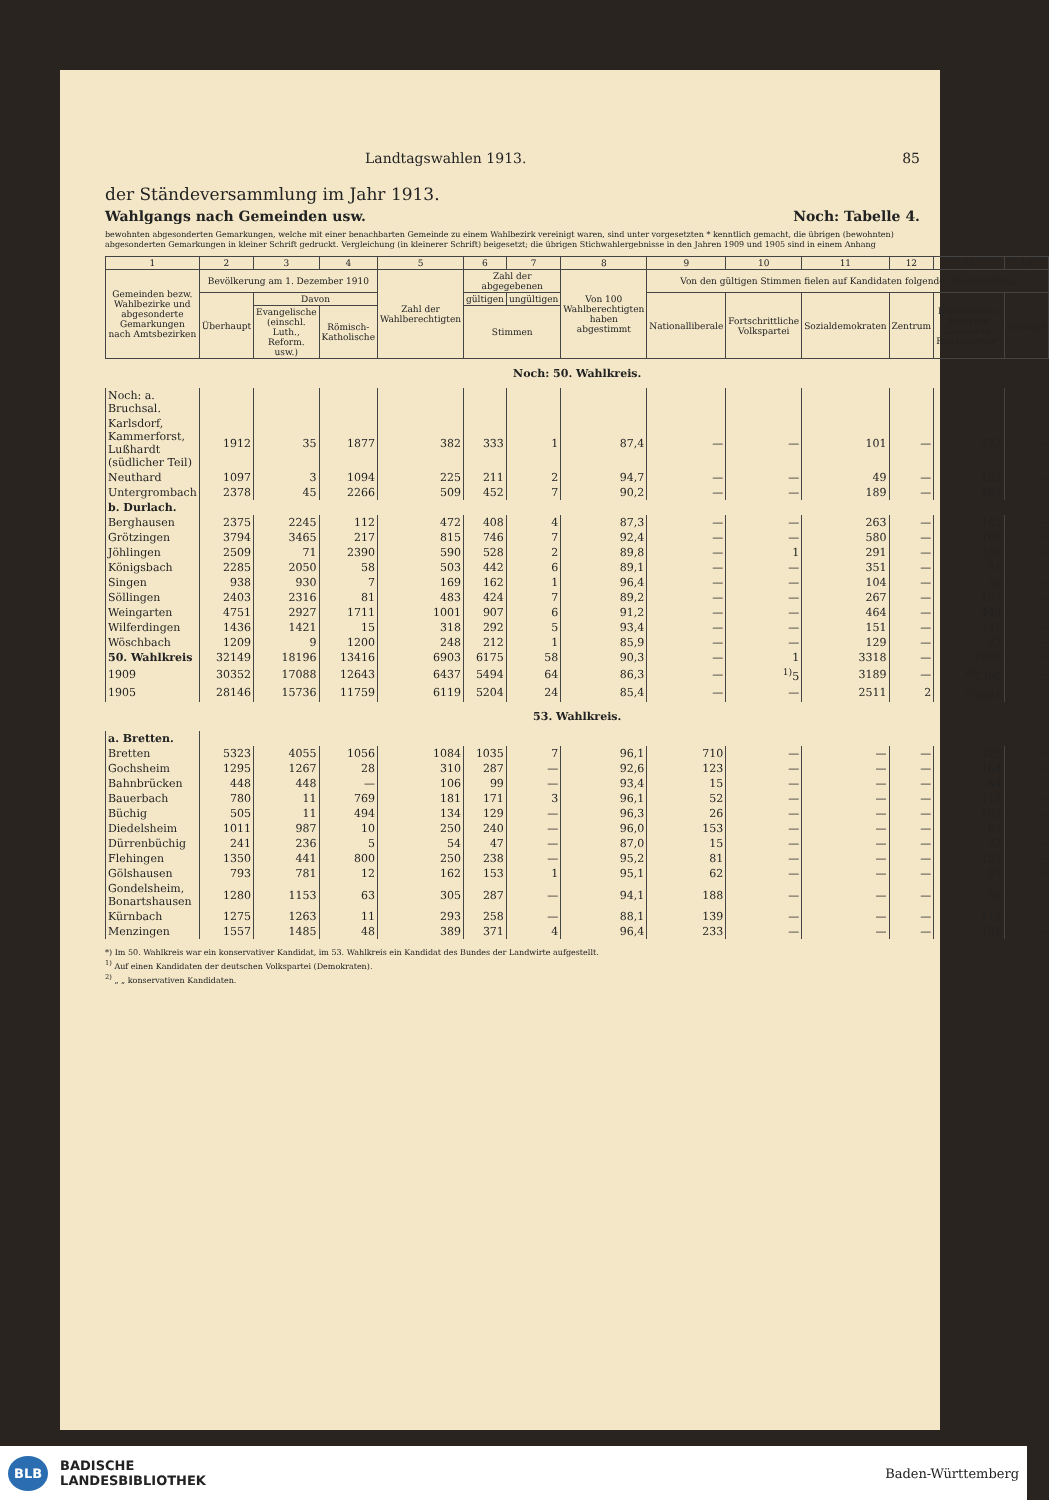Landtagswahlen 1913. 85
der Ständeversammlung im Jahr 1913.
Wahlgangs nach Gemeinden usw. Noch: Tabelle 4.
bewohnten abgesonderten Gemarkungen, welche mit einer benachbarten Gemeinde zu einem Wahlbezirk vereinigt waren, sind unter vorgesetzten * kenntlich gemacht, die übrigen (bewohnten) abgesonderten Gemarkungen in kleiner Schrift gedruckt. Vergleichung (in kleinerer Schrift) beigesetzt; die übrigen Stichwahlergebnisse in den Jahren 1909 und 1905 sind in einem Anhang
| 1 | 2 | 3 | 4 | 5 | 6 | 7 | 8 | 9 | 10 | 11 | 12 | 13 | 14 |
| --- | --- | --- | --- | --- | --- | --- | --- | --- | --- | --- | --- | --- | --- |
| Gemeinden bezw. Wahlbezirke und abgesonderte Gemarkungen nach Amtsbezirken | Bevölkerung am 1. Dezember 1910 | | | Zahl der Wahlberechtigten | Zahl der abgegebenen | | Von 100 Wahlberechtigten haben abgestimmt | Von den gültigen Stimmen fielen auf Kandidaten folgender Parteistellung | | | | | |
| | Überhaupt | Davon | | | gültigen | ungültigen | | Nationalliberale | Fortschrittliche Volkspartei | Sozialdemokraten | Zentrum | Konservative, Bund der Landwirte, Reichspartei*) | Sonstige |
| | | Evangelische (einschl. Luth., Reform. usw.) | Römisch-Katholische | | Stimmen | | | | | | | | |
| Noch: 50. Wahlkreis. | | | | | | | | | | | | | |
| Noch: a. Bruchsal. | | | | | | | | | | | | | |
| Karlsdorf, Kammerforst, Lußhardt (südlicher Teil) | 1912 | 35 | 1877 | 382 | 333 | 1 | 87,4 | — | — | 101 | — | 232 | — |
| Neuthard | 1097 | 3 | 1094 | 225 | 211 | 2 | 94,7 | — | — | 49 | — | 162 | — |
| Untergrombach | 2378 | 45 | 2266 | 509 | 452 | 7 | 90,2 | — | — | 189 | — | 263 | — |
| b. Durlach. | | | | | | | | | | | | | |
| Berghausen | 2375 | 2245 | 112 | 472 | 408 | 4 | 87,3 | — | — | 263 | — | 145 | — |
| Grötzingen | 3794 | 3465 | 217 | 815 | 746 | 7 | 92,4 | — | — | 580 | — | 166 | — |
| Jöhlingen | 2509 | 71 | 2390 | 590 | 528 | 2 | 89,8 | — | 1 | 291 | — | 236 | — |
| Königsbach | 2285 | 2050 | 58 | 503 | 442 | 6 | 89,1 | — | — | 351 | — | 91 | — |
| Singen | 938 | 930 | 7 | 169 | 162 | 1 | 96,4 | — | — | 104 | — | 58 | — |
| Söllingen | 2403 | 2316 | 81 | 483 | 424 | 7 | 89,2 | — | — | 267 | — | 157 | — |
| Weingarten | 4751 | 2927 | 1711 | 1001 | 907 | 6 | 91,2 | — | — | 464 | — | 443 | — |
| Wilferdingen | 1436 | 1421 | 15 | 318 | 292 | 5 | 93,4 | — | — | 151 | — | 141 | — |
| Wöschbach | 1209 | 9 | 1200 | 248 | 212 | 1 | 85,9 | — | — | 129 | — | 83 | — |
| 50. Wahlkreis | 32149 | 18196 | 13416 | 6903 | 6175 | 58 | 90,3 | — | 1 | 3318 | — | 2856 | — |
| 1909 | 30352 | 17088 | 12643 | 6437 | 5494 | 64 | 86,3 | — | <sup>1)</sup> 5 | 3189 | — | <sup>2)</sup> 2300 | — |
| 1905 | 28146 | 15736 | 11759 | 6119 | 5204 | 24 | 85,4 | — | — | 2511 | 2 | <sup>2)</sup> 2691 | — |
| 53. Wahlkreis. | | | | | | | | | | | | | |
| a. Bretten. | | | | | | | | | | | | | |
| Bretten | 5323 | 4055 | 1056 | 1084 | 1035 | 7 | 96,1 | 710 | — | — | — | 325 | — |
| Gochsheim | 1295 | 1267 | 28 | 310 | 287 | — | 92,6 | 123 | — | — | — | 164 | — |
| Bahnbrücken | 448 | 448 | — | 106 | 99 | — | 93,4 | 15 | — | — | — | 84 | — |
| Bauerbach | 780 | 11 | 769 | 181 | 171 | 3 | 96,1 | 52 | — | — | — | 119 | — |
| Büchig | 505 | 11 | 494 | 134 | 129 | — | 96,3 | 26 | — | — | — | 103 | — |
| Diedelsheim | 1011 | 987 | 10 | 250 | 240 | — | 96,0 | 153 | — | — | — | 87 | — |
| Dürrenbüchig | 241 | 236 | 5 | 54 | 47 | — | 87,0 | 15 | — | — | — | 32 | — |
| Flehingen | 1350 | 441 | 800 | 250 | 238 | — | 95,2 | 81 | — | — | — | 157 | — |
| Gölshausen | 793 | 781 | 12 | 162 | 153 | 1 | 95,1 | 62 | — | — | — | 91 | — |
| Gondelsheim, Bonartshausen | 1280 | 1153 | 63 | 305 | 287 | — | 94,1 | 188 | — | — | — | 99 | — |
| Kürnbach | 1275 | 1263 | 11 | 293 | 258 | — | 88,1 | 139 | — | — | — | 119 | — |
| Menzingen | 1557 | 1485 | 48 | 389 | 371 | 4 | 96,4 | 233 | — | — | — | 138 | — |
*) Im 50. Wahlkreis war ein konservativer Kandidat, im 53. Wahlkreis ein Kandidat des Bundes der Landwirte aufgestellt.
<sup>1)</sup> Auf einen Kandidaten der deutschen Volkspartei (Demokraten).
<sup>2)</sup> „ „ konservativen Kandidaten.
BLB BADISCHE
LANDESBIBLIOTHEK Baden-Württemberg